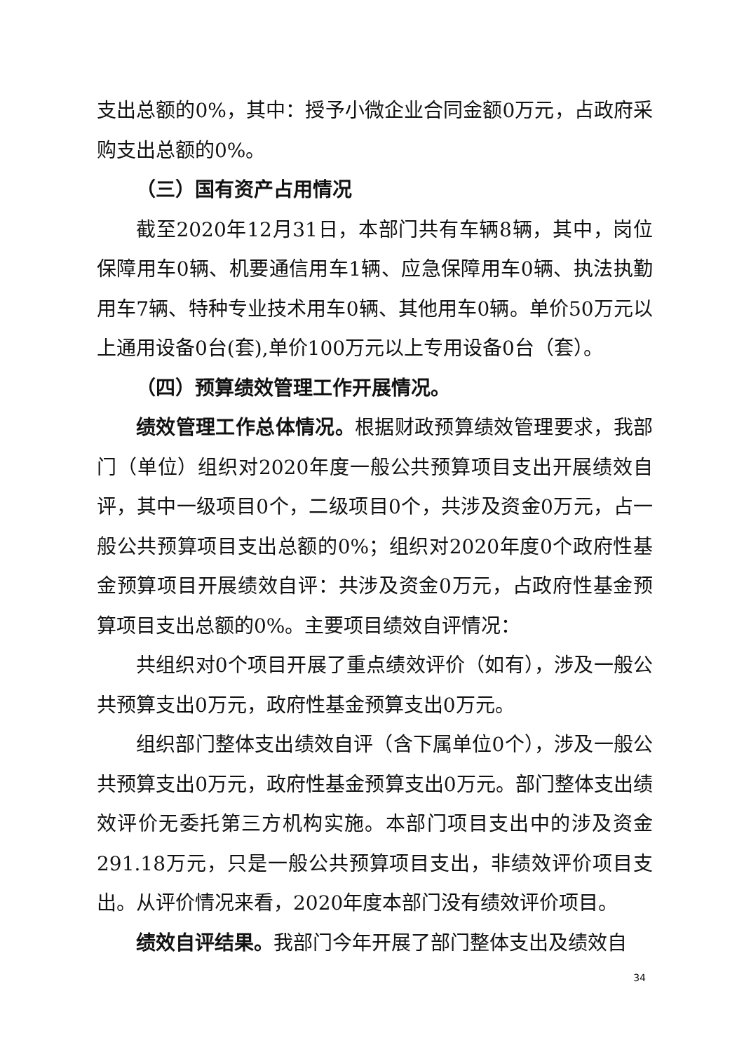支出总额的0%，其中：授予小微企业合同金额0万元，占政府采购支出总额的0%。
（三）国有资产占用情况
截至2020年12月31日，本部门共有车辆8辆，其中，岗位保障用车0辆、机要通信用车1辆、应急保障用车0辆、执法执勤用车7辆、特种专业技术用车0辆、其他用车0辆。单价50万元以上通用设备0台(套),单价100万元以上专用设备0台（套）。
（四）预算绩效管理工作开展情况。
绩效管理工作总体情况。根据财政预算绩效管理要求，我部门（单位）组织对2020年度一般公共预算项目支出开展绩效自评，其中一级项目0个，二级项目0个，共涉及资金0万元，占一般公共预算项目支出总额的0%；组织对2020年度0个政府性基金预算项目开展绩效自评：共涉及资金0万元，占政府性基金预算项目支出总额的0%。主要项目绩效自评情况：
共组织对0个项目开展了重点绩效评价（如有），涉及一般公共预算支出0万元，政府性基金预算支出0万元。
组织部门整体支出绩效自评（含下属单位0个），涉及一般公共预算支出0万元，政府性基金预算支出0万元。部门整体支出绩效评价无委托第三方机构实施。本部门项目支出中的涉及资金291.18万元，只是一般公共预算项目支出，非绩效评价项目支出。从评价情况来看，2020年度本部门没有绩效评价项目。
绩效自评结果。我部门今年开展了部门整体支出及绩效自
34